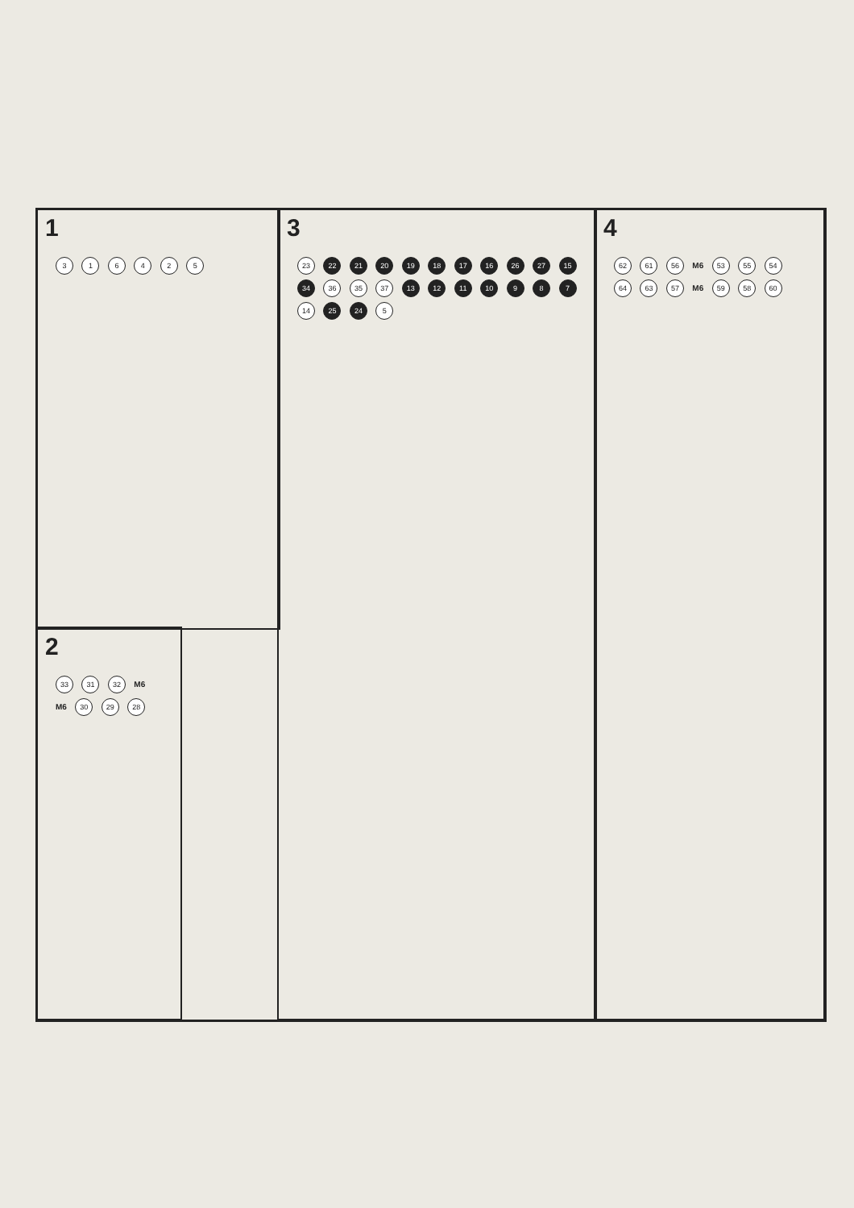1
3 1 6 4 2 5
2
33 31 32 M6 M6 30 29 28
3
23 22 21 20 19 18 17 16 26 27 15 34 36 35 37 13 12 11 10 9 8 7 14 25 24 5
4
62 61 56 M6 53 55 54 64 63 57 M6 59 58 60